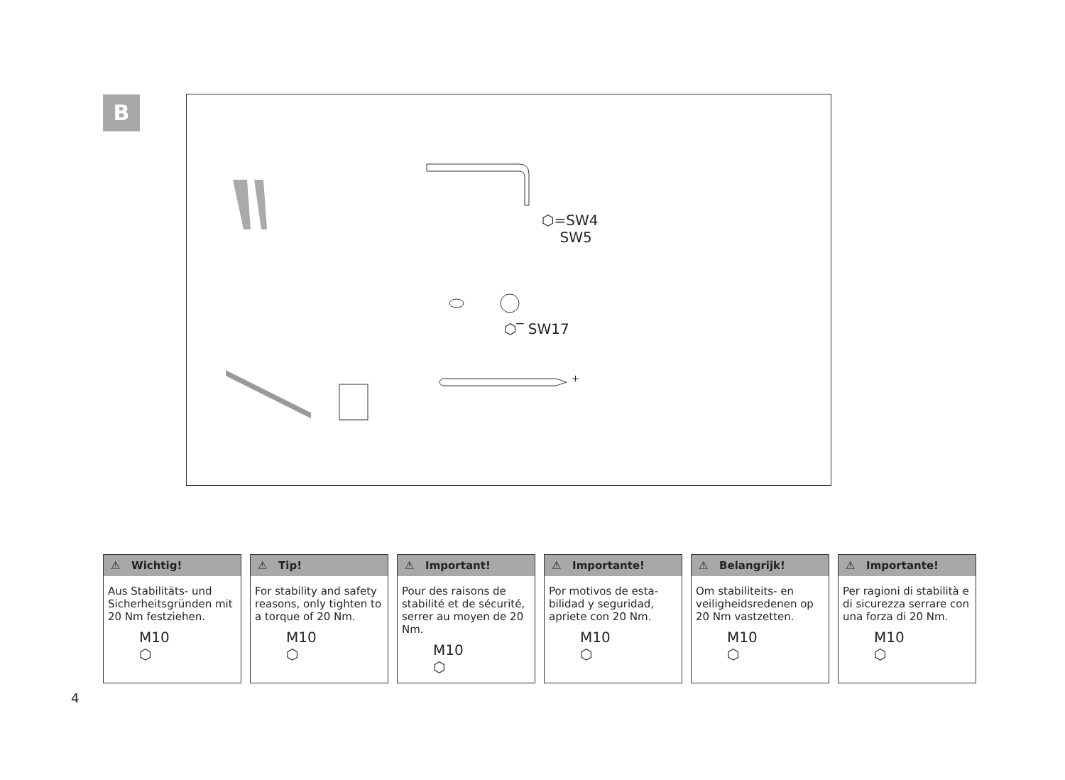B
⬡=SW4
SW5
⬡‾ SW17
+
⚠ Wichtig!
Aus Stabilitäts- und Sicherheitsgründen mit 20 Nm festziehen.
M10
⬡
⚠ Tip!
For stability and safety reasons, only tighten to a torque of 20 Nm.
M10
⬡
⚠ Important!
Pour des raisons de stabilité et de sécurité, serrer au moyen de 20 Nm.
M10
⬡
⚠ Importante!
Por motivos de esta-bilidad y seguridad, apriete con 20 Nm.
M10
⬡
⚠ Belangrijk!
Om stabiliteits- en veiligheidsredenen op 20 Nm vastzetten.
M10
⬡
⚠ Importante!
Per ragioni di stabilità e di sicurezza serrare con una forza di 20 Nm.
M10
⬡
4